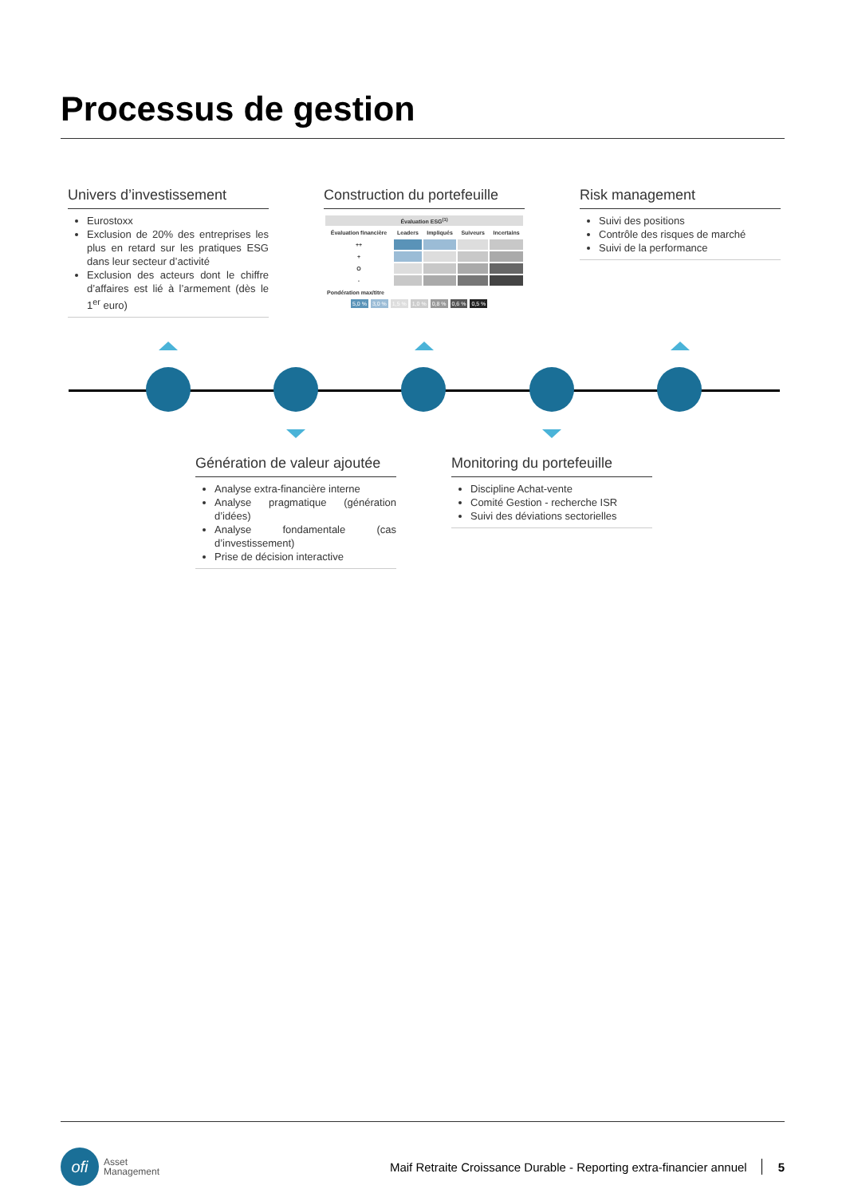Processus de gestion
Univers d’investissement
Eurostoxx
Exclusion de 20% des entreprises les plus en retard sur les pratiques ESG dans leur secteur d’activité
Exclusion des acteurs dont le chiffre d’affaires est lié à l’armement (dès le 1<sup>er</sup> euro)
Construction du portefeuille
| Évaluation ESG<sup>(1)</sup> | | | | |
| --- | --- | --- | --- | --- |
| Évaluation financière | Leaders | Impliqués | Suiveurs | Incertains |
| ++ | | | | |
| + | | | | |
| O | | | | |
| - | | | | |
| Pondération max/titre | | | | |
5,0 % 3,0 % 1,5 % 1,0 % 0,8 % 0,6 % 0,5 %
Risk management
Suivi des positions
Contrôle des risques de marché
Suivi de la performance
Génération de valeur ajoutée
Analyse extra-financière interne
Analyse pragmatique (génération d’idées)
Analyse fondamentale (cas d’investissement)
Prise de décision interactive
Monitoring du portefeuille
Discipline Achat-vente
Comité Gestion - recherche ISR
Suivi des déviations sectorielles
ofi Asset
Management Maif Retraite Croissance Durable - Reporting extra-financier annuel 5